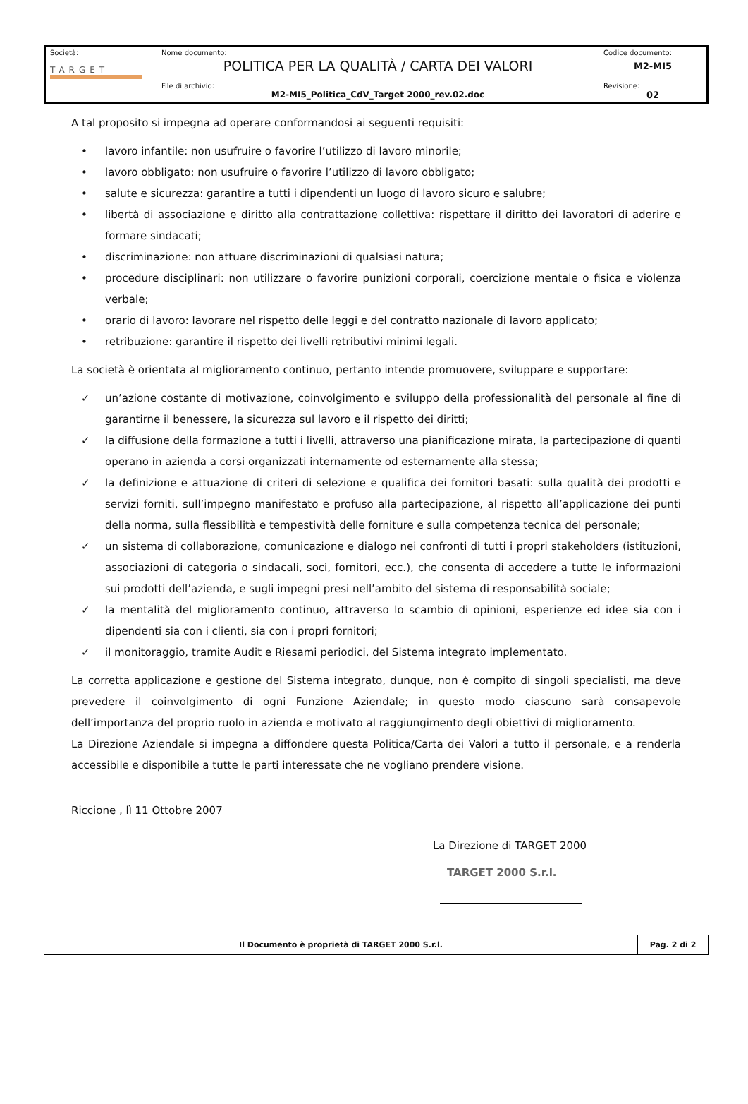| Società: TARGET | Nome documento: POLITICA PER LA QUALITÀ / CARTA DEI VALORI | Codice documento: M2-MI5 |
| | File di archivio: M2-MI5_Politica_CdV_Target 2000_rev.02.doc | Revisione: 02 |
A tal proposito si impegna ad operare conformandosi ai seguenti requisiti:
• lavoro infantile: non usufruire o favorire l’utilizzo di lavoro minorile;
• lavoro obbligato: non usufruire o favorire l’utilizzo di lavoro obbligato;
• salute e sicurezza: garantire a tutti i dipendenti un luogo di lavoro sicuro e salubre;
• libertà di associazione e diritto alla contrattazione collettiva: rispettare il diritto dei lavoratori di aderire e formare sindacati;
• discriminazione: non attuare discriminazioni di qualsiasi natura;
• procedure disciplinari: non utilizzare o favorire punizioni corporali, coercizione mentale o fisica e violenza verbale;
• orario di lavoro: lavorare nel rispetto delle leggi e del contratto nazionale di lavoro applicato;
• retribuzione: garantire il rispetto dei livelli retributivi minimi legali.
La società è orientata al miglioramento continuo, pertanto intende promuovere, sviluppare e supportare:
✓ un’azione costante di motivazione, coinvolgimento e sviluppo della professionalità del personale al fine di garantirne il benessere, la sicurezza sul lavoro e il rispetto dei diritti;
✓ la diffusione della formazione a tutti i livelli, attraverso una pianificazione mirata, la partecipazione di quanti operano in azienda a corsi organizzati internamente od esternamente alla stessa;
✓ la definizione e attuazione di criteri di selezione e qualifica dei fornitori basati: sulla qualità dei prodotti e servizi forniti, sull’impegno manifestato e profuso alla partecipazione, al rispetto all’applicazione dei punti della norma, sulla flessibilità e tempestività delle forniture e sulla competenza tecnica del personale;
✓ un sistema di collaborazione, comunicazione e dialogo nei confronti di tutti i propri stakeholders (istituzioni, associazioni di categoria o sindacali, soci, fornitori, ecc.), che consenta di accedere a tutte le informazioni sui prodotti dell’azienda, e sugli impegni presi nell’ambito del sistema di responsabilità sociale;
✓ la mentalità del miglioramento continuo, attraverso lo scambio di opinioni, esperienze ed idee sia con i dipendenti sia con i clienti, sia con i propri fornitori;
✓ il monitoraggio, tramite Audit e Riesami periodici, del Sistema integrato implementato.
La corretta applicazione e gestione del Sistema integrato, dunque, non è compito di singoli specialisti, ma deve prevedere il coinvolgimento di ogni Funzione Aziendale; in questo modo ciascuno sarà consapevole dell’importanza del proprio ruolo in azienda e motivato al raggiungimento degli obiettivi di miglioramento.
La Direzione Aziendale si impegna a diffondere questa Politica/Carta dei Valori a tutto il personale, e a renderla accessibile e disponibile a tutte le parti interessate che ne vogliano prendere visione.
Riccione , lì 11 Ottobre 2007
La Direzione di TARGET 2000
TARGET 2000 S.r.l.
| Il Documento è proprietà di TARGET 2000 S.r.l. | Pag. 2 di 2 |